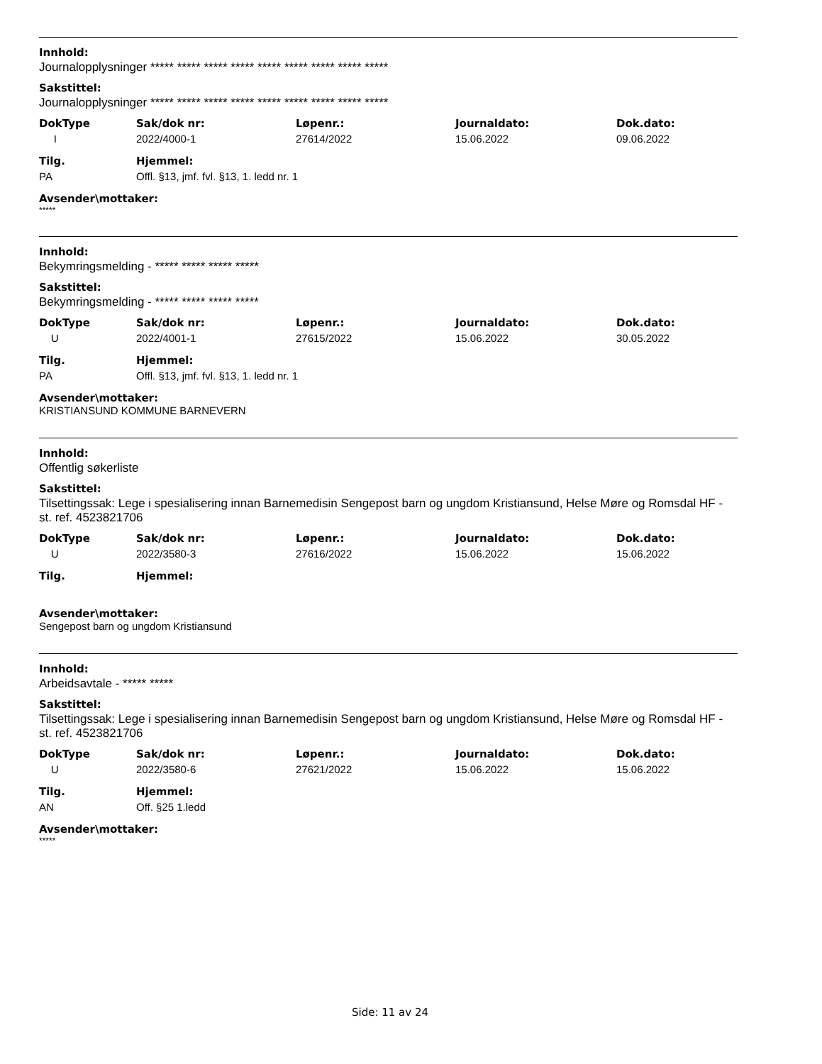Innhold:
Journalopplysninger ***** ***** ***** ***** ***** ***** ***** ***** *****
Sakstittel:
Journalopplysninger ***** ***** ***** ***** ***** ***** ***** ***** *****
| DokType | Sak/dok nr: | Løpenr.: | Journaldato: | Dok.dato: |
| --- | --- | --- | --- | --- |
| I | 2022/4000-1 | 27614/2022 | 15.06.2022 | 09.06.2022 |
| Tilg. | Hjemmel: |
| --- | --- |
| PA | Offl. §13, jmf. fvl. §13, 1. ledd nr. 1 |
Avsender\mottaker:
*****
Innhold:
Bekymringsmelding - ***** ***** ***** *****
Sakstittel:
Bekymringsmelding - ***** ***** ***** *****
| DokType | Sak/dok nr: | Løpenr.: | Journaldato: | Dok.dato: |
| --- | --- | --- | --- | --- |
| U | 2022/4001-1 | 27615/2022 | 15.06.2022 | 30.05.2022 |
| Tilg. | Hjemmel: |
| --- | --- |
| PA | Offl. §13, jmf. fvl. §13, 1. ledd nr. 1 |
Avsender\mottaker:
KRISTIANSUND KOMMUNE BARNEVERN
Innhold:
Offentlig søkerliste
Sakstittel:
Tilsettingssak: Lege i spesialisering innan Barnemedisin Sengepost barn og ungdom Kristiansund, Helse Møre og Romsdal HF - st. ref. 4523821706
| DokType | Sak/dok nr: | Løpenr.: | Journaldato: | Dok.dato: |
| --- | --- | --- | --- | --- |
| U | 2022/3580-3 | 27616/2022 | 15.06.2022 | 15.06.2022 |
| Tilg. | Hjemmel: |
| --- | --- |
Avsender\mottaker:
Sengepost barn og ungdom Kristiansund
Innhold:
Arbeidsavtale - ***** *****
Sakstittel:
Tilsettingssak: Lege i spesialisering innan Barnemedisin Sengepost barn og ungdom Kristiansund, Helse Møre og Romsdal HF - st. ref. 4523821706
| DokType | Sak/dok nr: | Løpenr.: | Journaldato: | Dok.dato: |
| --- | --- | --- | --- | --- |
| U | 2022/3580-6 | 27621/2022 | 15.06.2022 | 15.06.2022 |
| Tilg. | Hjemmel: |
| --- | --- |
| AN | Off. §25 1.ledd |
Avsender\mottaker:
*****
Side: 11 av 24